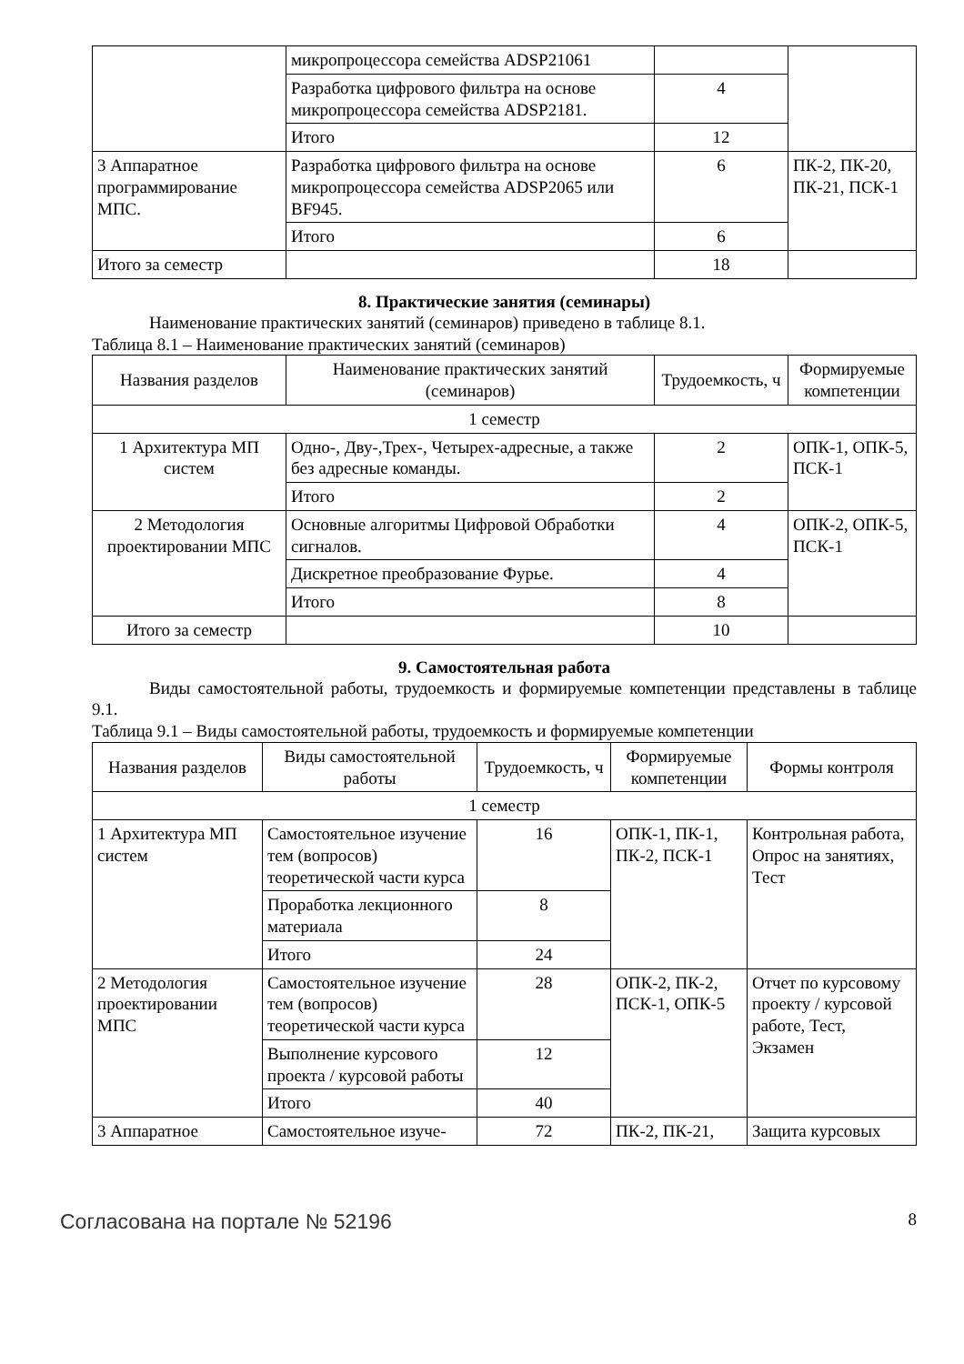| | микропроцессора семейства ADSP21061 | | |
| | Разработка цифрового фильтра на основе микропроцессора семейства ADSP2181. | 4 | |
| | Итого | 12 | |
| 3 Аппаратное программирование МПС. | Разработка цифрового фильтра на основе микропроцессора семейства ADSP2065 или BF945. | 6 | ПК-2, ПК-20, ПК-21, ПСК-1 |
| | Итого | 6 | |
| Итого за семестр | | 18 | |
8. Практические занятия (семинары)
Наименование практических занятий (семинаров) приведено в таблице 8.1.
Таблица 8.1 – Наименование практических занятий (семинаров)
| Названия разделов | Наименование практических занятий (семинаров) | Трудоемкость, ч | Формируемые компетенции |
| --- | --- | --- | --- |
| 1 семестр | | | |
| 1 Архитектура МП систем | Одно-, Дву-,Трех-, Четырех-адресные, а также без адресные команды. | 2 | ОПК-1, ОПК-5, ПСК-1 |
| | Итого | 2 | |
| 2 Методология проектировании МПС | Основные алгоритмы Цифровой Обработки сигналов. | 4 | ОПК-2, ОПК-5, ПСК-1 |
| | Дискретное преобразование Фурье. | 4 | |
| | Итого | 8 | |
| Итого за семестр | | 10 | |
9. Самостоятельная работа
Виды самостоятельной работы, трудоемкость и формируемые компетенции представлены в таблице 9.1.
Таблица 9.1 – Виды самостоятельной работы, трудоемкость и формируемые компетенции
| Названия разделов | Виды самостоятельной работы | Трудоемкость, ч | Формируемые компетенции | Формы контроля |
| --- | --- | --- | --- | --- |
| 1 семестр | | | | |
| 1 Архитектура МП систем | Самостоятельное изучение тем (вопросов) теоретической части курса | 16 | ОПК-1, ПК-1, ПК-2, ПСК-1 | Контрольная работа, Опрос на занятиях, Тест |
| | Проработка лекционного материала | 8 | | |
| | Итого | 24 | | |
| 2 Методология проектировании МПС | Самостоятельное изучение тем (вопросов) теоретической части курса | 28 | ОПК-2, ПК-2, ПСК-1, ОПК-5 | Отчет по курсовому проекту / курсовой работе, Тест, Экзамен |
| | Выполнение курсового проекта / курсовой работы | 12 | | |
| | Итого | 40 | | |
| 3 Аппаратное | Самостоятельное изуче- | 72 | ПК-2, ПК-21, | Защита курсовых |
Согласована на портале № 52196 8